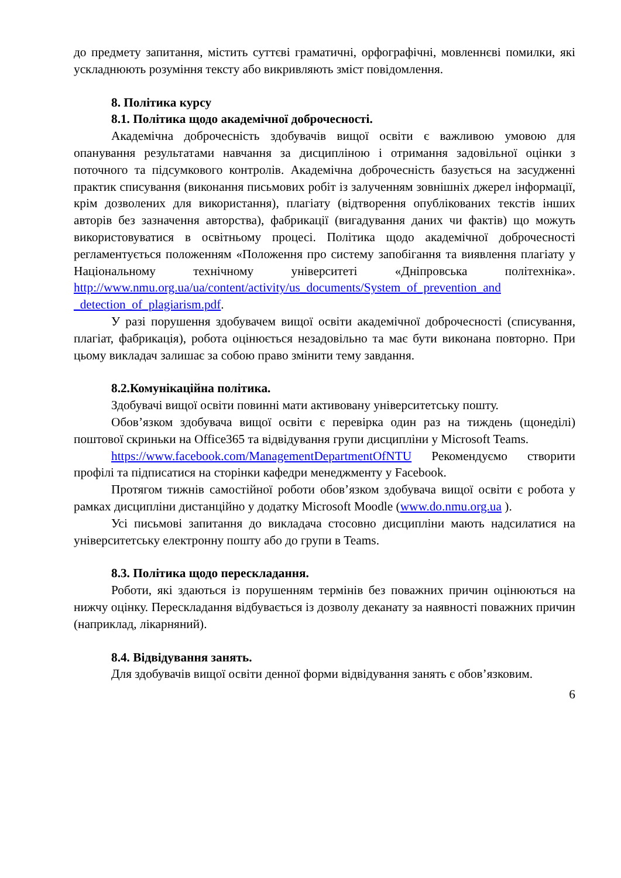до предмету запитання, містить суттєві граматичні, орфографічні, мовленнєві помилки, які ускладнюють розуміння тексту або викривляють зміст повідомлення.
8. Політика курсу
8.1. Політика щодо академічної доброчесності.
Академічна доброчесність здобувачів вищої освіти є важливою умовою для опанування результатами навчання за дисципліною і отримання задовільної оцінки з поточного та підсумкового контролів. Академічна доброчесність базується на засудженні практик списування (виконання письмових робіт із залученням зовнішніх джерел інформації, крім дозволених для використання), плагіату (відтворення опублікованих текстів інших авторів без зазначення авторства), фабрикації (вигадування даних чи фактів) що можуть використовуватися в освітньому процесі. Політика щодо академічної доброчесності регламентується положенням «Положення про систему запобігання та виявлення плагіату у Національному технічному університеті «Дніпровська політехніка». http://www.nmu.org.ua/ua/content/activity/us_documents/System_of_prevention_and _detection_of_plagiarism.pdf.
У разі порушення здобувачем вищої освіти академічної доброчесності (списування, плагіат, фабрикація), робота оцінюється незадовільно та має бути виконана повторно. При цьому викладач залишає за собою право змінити тему завдання.
8.2.Комунікаційна політика.
Здобувачі вищої освіти повинні мати активовану університетську пошту.
Обов’язком здобувача вищої освіти є перевірка один раз на тиждень (щонеділі) поштової скриньки на Office365 та відвідування групи дисципліни у Microsoft Teams.
https://www.facebook.com/ManagementDepartmentOfNTU Рекомендуємо створити профілі та підписатися на сторінки кафедри менеджменту у Facebook.
Протягом тижнів самостійної роботи обов’язком здобувача вищої освіти є робота у рамках дисципліни дистанційно у додатку Microsoft Moodle (www.do.nmu.org.ua ).
Усі письмові запитання до викладача стосовно дисципліни мають надсилатися на університетську електронну пошту або до групи в Teams.
8.3. Політика щодо перескладання.
Роботи, які здаються із порушенням термінів без поважних причин оцінюються на нижчу оцінку. Перескладання відбувається із дозволу деканату за наявності поважних причин (наприклад, лікарняний).
8.4. Відвідування занять.
Для здобувачів вищої освіти денної форми відвідування занять є обов’язковим.
6